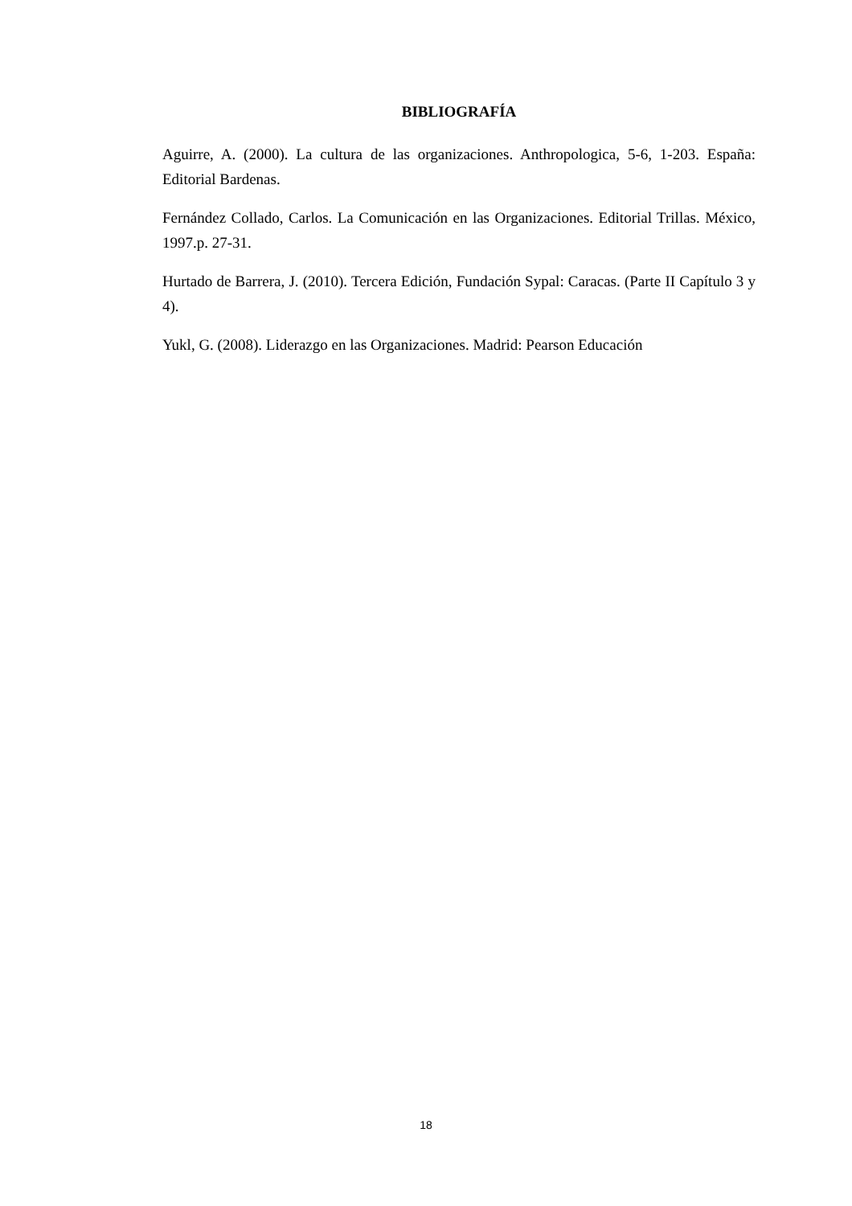BIBLIOGRAFÍA
Aguirre, A. (2000). La cultura de las organizaciones. Anthropologica, 5-6, 1-203. España: Editorial Bardenas.
Fernández Collado, Carlos. La Comunicación en las Organizaciones. Editorial Trillas. México, 1997.p. 27-31.
Hurtado de Barrera, J. (2010). Tercera Edición, Fundación Sypal: Caracas. (Parte II Capítulo 3 y 4).
Yukl, G. (2008). Liderazgo en las Organizaciones. Madrid: Pearson Educación
18